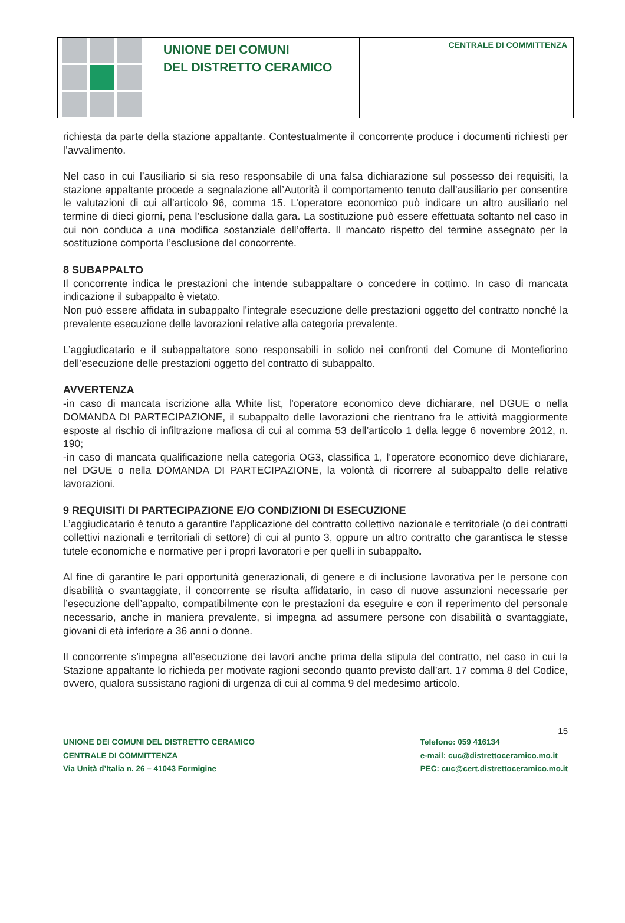UNIONE DEI COMUNI
DEL DISTRETTO CERAMICO
CENTRALE DI COMMITTENZA
richiesta da parte della stazione appaltante. Contestualmente il concorrente produce i documenti richiesti per l’avvalimento.
Nel caso in cui l’ausiliario si sia reso responsabile di una falsa dichiarazione sul possesso dei requisiti, la stazione appaltante procede a segnalazione all’Autorità il comportamento tenuto dall’ausiliario per consentire le valutazioni di cui all’articolo 96, comma 15. L’operatore economico può indicare un altro ausiliario nel termine di dieci giorni, pena l’esclusione dalla gara. La sostituzione può essere effettuata soltanto nel caso in cui non conduca a una modifica sostanziale dell’offerta. Il mancato rispetto del termine assegnato per la sostituzione comporta l’esclusione del concorrente.
8 SUBAPPALTO
Il concorrente indica le prestazioni che intende subappaltare o concedere in cottimo. In caso di mancata indicazione il subappalto è vietato.
Non può essere affidata in subappalto l’integrale esecuzione delle prestazioni oggetto del contratto nonché la prevalente esecuzione delle lavorazioni relative alla categoria prevalente.
L’aggiudicatario e il subappaltatore sono responsabili in solido nei confronti del Comune di Montefiorino dell’esecuzione delle prestazioni oggetto del contratto di subappalto.
AVVERTENZA
-in caso di mancata iscrizione alla White list, l’operatore economico deve dichiarare, nel DGUE o nella DOMANDA DI PARTECIPAZIONE, il subappalto delle lavorazioni che rientrano fra le attività maggiormente esposte al rischio di infiltrazione mafiosa di cui al comma 53 dell’articolo 1 della legge 6 novembre 2012, n. 190;
-in caso di mancata qualificazione nella categoria OG3, classifica 1, l’operatore economico deve dichiarare, nel DGUE o nella DOMANDA DI PARTECIPAZIONE, la volontà di ricorrere al subappalto delle relative lavorazioni.
9 REQUISITI DI PARTECIPAZIONE E/O CONDIZIONI DI ESECUZIONE
L’aggiudicatario è tenuto a garantire l’applicazione del contratto collettivo nazionale e territoriale (o dei contratti collettivi nazionali e territoriali di settore) di cui al punto 3, oppure un altro contratto che garantisca le stesse tutele economiche e normative per i propri lavoratori e per quelli in subappalto.
Al fine di garantire le pari opportunità generazionali, di genere e di inclusione lavorativa per le persone con disabilità o svantaggiate, il concorrente se risulta affidatario, in caso di nuove assunzioni necessarie per l’esecuzione dell’appalto, compatibilmente con le prestazioni da eseguire e con il reperimento del personale necessario, anche in maniera prevalente, si impegna ad assumere persone con disabilità o svantaggiate, giovani di età inferiore a 36 anni o donne.
Il concorrente s’impegna all’esecuzione dei lavori anche prima della stipula del contratto, nel caso in cui la Stazione appaltante lo richieda per motivate ragioni secondo quanto previsto dall’art. 17 comma 8 del Codice, ovvero, qualora sussistano ragioni di urgenza di cui al comma 9 del medesimo articolo.
15
UNIONE DEI COMUNI DEL DISTRETTO CERAMICO
CENTRALE DI COMMITTENZA
Via Unità d’Italia n. 26 – 41043 Formigine
Telefono: 059 416134
e-mail: cuc@distrettoceramico.mo.it
PEC: cuc@cert.distrettoceramico.mo.it